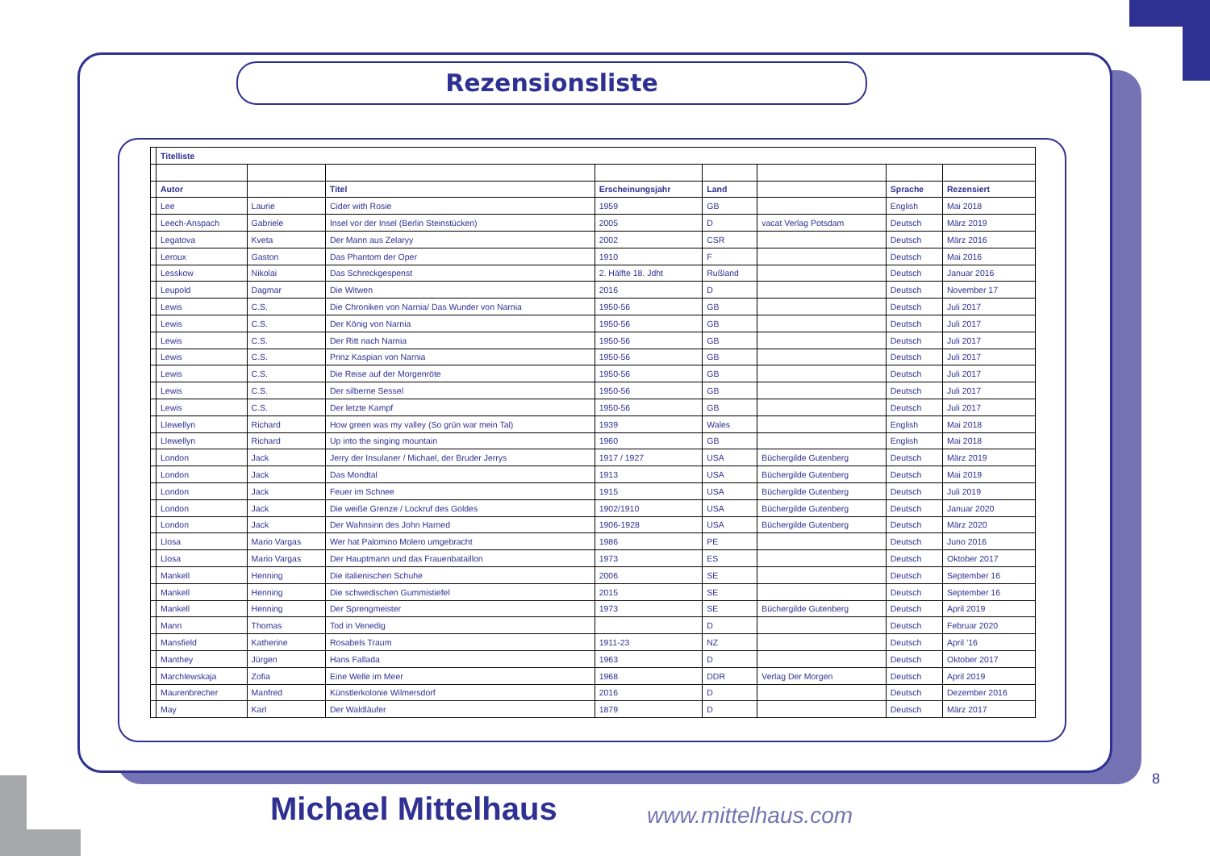Rezensionsliste
| | Titelliste | | | | | | | |
| | Autor | | Titel | Erscheinungsjahr | Land | | Sprache | Rezensiert |
| | Lee | Laurie | Cider with Rosie | 1959 | GB | | English | Mai 2018 |
| | Leech-Anspach | Gabriele | Insel vor der Insel (Berlin Steinstücken) | 2005 | D | vacat Verlag Potsdam | Deutsch | März 2019 |
| | Legatova | Kveta | Der Mann aus Zelaryy | 2002 | CSR | | Deutsch | März 2016 |
| | Leroux | Gaston | Das Phantom der Oper | 1910 | F | | Deutsch | Mai 2016 |
| | Lesskow | Nikolai | Das Schreckgespenst | 2. Hälfte 18. Jdht | Rußland | | Deutsch | Januar 2016 |
| | Leupold | Dagmar | Die Witwen | 2016 | D | | Deutsch | November 17 |
| | Lewis | C.S. | Die Chroniken von Narnia/ Das Wunder von Narnia | 1950-56 | GB | | Deutsch | Juli 2017 |
| | Lewis | C.S. | Der König von Narnia | 1950-56 | GB | | Deutsch | Juli 2017 |
| | Lewis | C.S. | Der Ritt nach Narnia | 1950-56 | GB | | Deutsch | Juli 2017 |
| | Lewis | C.S. | Prinz Kaspian von Narnia | 1950-56 | GB | | Deutsch | Juli 2017 |
| | Lewis | C.S. | Die Reise auf der Morgenröte | 1950-56 | GB | | Deutsch | Juli 2017 |
| | Lewis | C.S. | Der silberne Sessel | 1950-56 | GB | | Deutsch | Juli 2017 |
| | Lewis | C.S. | Der letzte Kampf | 1950-56 | GB | | Deutsch | Juli 2017 |
| | Llewellyn | Richard | How green was my valley (So grün war mein Tal) | 1939 | Wales | | English | Mai 2018 |
| | Llewellyn | Richard | Up into the singing mountain | 1960 | GB | | English | Mai 2018 |
| | London | Jack | Jerry der Insulaner / Michael, der Bruder Jerrys | 1917 / 1927 | USA | Büchergilde Gutenberg | Deutsch | März 2019 |
| | London | Jack | Das Mondtal | 1913 | USA | Büchergilde Gutenberg | Deutsch | Mai 2019 |
| | London | Jack | Feuer im Schnee | 1915 | USA | Büchergilde Gutenberg | Deutsch | Juli 2019 |
| | London | Jack | Die weiße Grenze / Lockruf des Goldes | 1902/1910 | USA | Büchergilde Gutenberg | Deutsch | Januar 2020 |
| | London | Jack | Der Wahnsinn des John Harned | 1906-1928 | USA | Büchergilde Gutenberg | Deutsch | März 2020 |
| | Llosa | Mario Vargas | Wer hat Palomino Molero umgebracht | 1986 | PE | | Deutsch | Juno 2016 |
| | Llosa | Mario Vargas | Der Hauptmann und das Frauenbataillon | 1973 | ES | | Deutsch | Oktober 2017 |
| | Mankell | Henning | Die italienischen Schuhe | 2006 | SE | | Deutsch | September 16 |
| | Mankell | Henning | Die schwedischen Gummistiefel | 2015 | SE | | Deutsch | September 16 |
| | Mankell | Henning | Der Sprengmeister | 1973 | SE | Büchergilde Gutenberg | Deutsch | April 2019 |
| | Mann | Thomas | Tod in Venedig | | D | | Deutsch | Februar 2020 |
| | Mansfield | Katherine | Rosabels Traum | 1911-23 | NZ | | Deutsch | April ’16 |
| | Manthey | Jürgen | Hans Fallada | 1963 | D | | Deutsch | Oktober 2017 |
| | Marchlewskaja | Zofia | Eine Welle im Meer | 1968 | DDR | Verlag Der Morgen | Deutsch | April 2019 |
| | Maurenbrecher | Manfred | Künstlerkolonie Wilmersdorf | 2016 | D | | Deutsch | Dezember 2016 |
| | May | Karl | Der Waldläufer | 1879 | D | | Deutsch | März 2017 |
8
Michael Mittelhaus www.mittelhaus.com